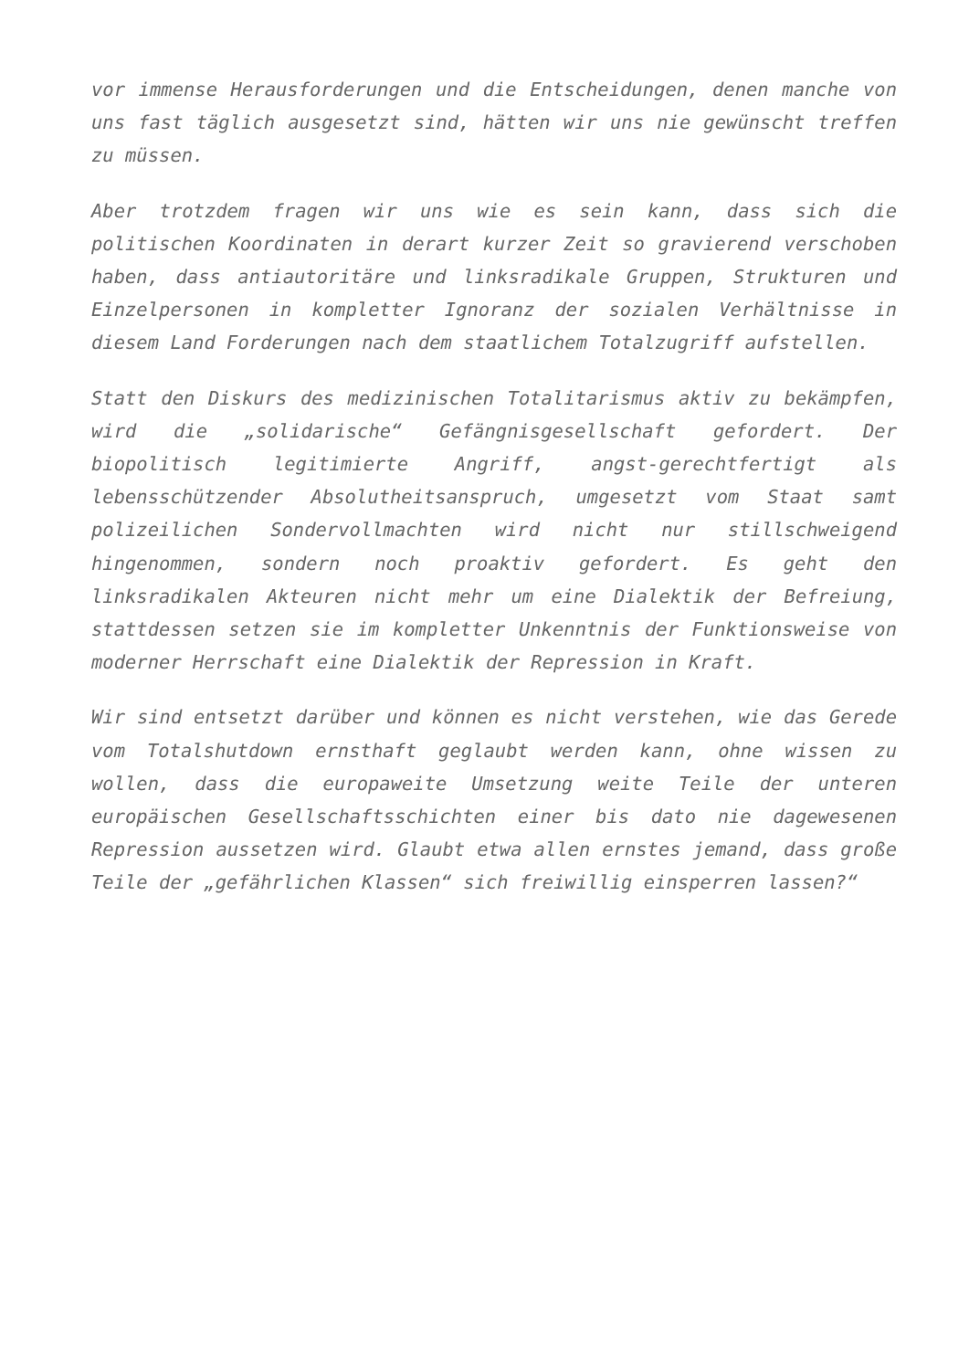vor immense Herausforderungen und die Entscheidungen, denen manche von uns fast täglich ausgesetzt sind, hätten wir uns nie gewünscht treffen zu müssen.
Aber trotzdem fragen wir uns wie es sein kann, dass sich die politischen Koordinaten in derart kurzer Zeit so gravierend verschoben haben, dass antiautoritäre und linksradikale Gruppen, Strukturen und Einzelpersonen in kompletter Ignoranz der sozialen Verhältnisse in diesem Land Forderungen nach dem staatlichem Totalzugriff aufstellen.
Statt den Diskurs des medizinischen Totalitarismus aktiv zu bekämpfen, wird die „solidarische“ Gefängnisgesellschaft gefordert. Der biopolitisch legitimierte Angriff, angst-gerechtfertigt als lebensschützender Absolutheitsanspruch, umgesetzt vom Staat samt polizeilichen Sondervollmachten wird nicht nur stillschweigend hingenommen, sondern noch proaktiv gefordert. Es geht den linksradikalen Akteuren nicht mehr um eine Dialektik der Befreiung, stattdessen setzen sie im kompletter Unkenntnis der Funktionsweise von moderner Herrschaft eine Dialektik der Repression in Kraft.
Wir sind entsetzt darüber und können es nicht verstehen, wie das Gerede vom Totalshutdown ernsthaft geglaubt werden kann, ohne wissen zu wollen, dass die europaweite Umsetzung weite Teile der unteren europäischen Gesellschaftsschichten einer bis dato nie dagewesenen Repression aussetzen wird. Glaubt etwa allen ernstes jemand, dass große Teile der „gefährlichen Klassen“ sich freiwillig einsperren lassen?“